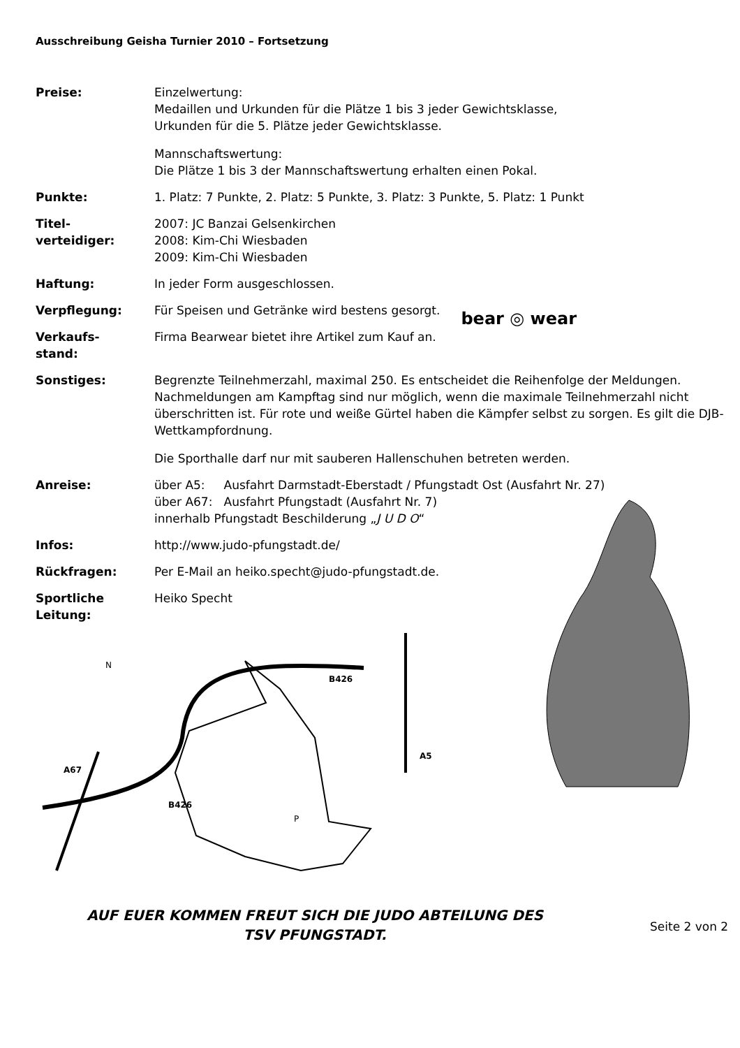Ausschreibung Geisha Turnier 2010 – Fortsetzung
Preise: Einzelwertung:
Medaillen und Urkunden für die Plätze 1 bis 3 jeder Gewichtsklasse,
Urkunden für die 5. Plätze jeder Gewichtsklasse.
Mannschaftswertung:
Die Plätze 1 bis 3 der Mannschaftswertung erhalten einen Pokal.
Punkte: 1. Platz: 7 Punkte, 2. Platz: 5 Punkte, 3. Platz: 3 Punkte, 5. Platz: 1 Punkt
Titel-
verteidiger:
2007: JC Banzai Gelsenkirchen
2008: Kim-Chi Wiesbaden
2009: Kim-Chi Wiesbaden
Haftung: In jeder Form ausgeschlossen.
Verpflegung: Für Speisen und Getränke wird bestens gesorgt.
Verkaufs-
stand:
Firma Bearwear bietet ihre Artikel zum Kauf an.
bear ◎ wear
Sonstiges: Begrenzte Teilnehmerzahl, maximal 250. Es entscheidet die Reihenfolge der Meldungen. Nachmeldungen am Kampftag sind nur möglich, wenn die maximale Teilnehmerzahl nicht überschritten ist. Für rote und weiße Gürtel haben die Kämpfer selbst zu sorgen. Es gilt die DJB-Wettkampfordnung.
Die Sporthalle darf nur mit sauberen Hallenschuhen betreten werden.
Anreise: über A5: Ausfahrt Darmstadt-Eberstadt / Pfungstadt Ost (Ausfahrt Nr. 27)
über A67: Ausfahrt Pfungstadt (Ausfahrt Nr. 7)
innerhalb Pfungstadt Beschilderung „J U D O“
Infos: http://www.judo-pfungstadt.de/
Rückfragen: Per E-Mail an heiko.specht@judo-pfungstadt.de.
Sportliche
Leitung:
Heiko Specht
A67
B426
B426
A5
N
P
AUF EUER KOMMEN FREUT SICH DIE JUDO ABTEILUNG DES
TSV PFUNGSTADT.
Seite 2 von 2